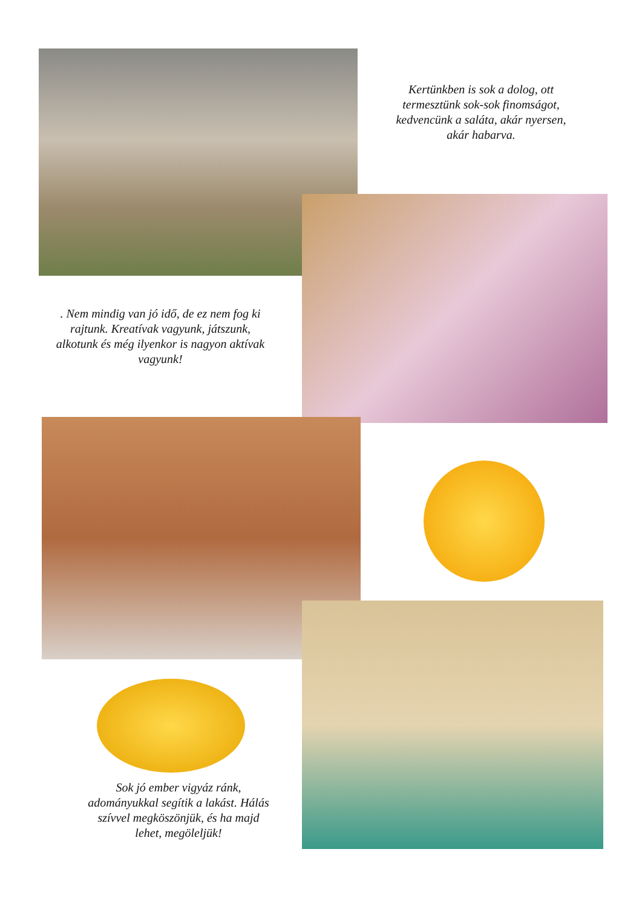Kertünkben is sok a dolog, ott termesztünk sok-sok finomságot, kedvencünk a saláta, akár nyersen, akár habarva.
. Nem mindig van jó idő, de ez nem fog ki rajtunk. Kreatívak vagyunk, játszunk, alkotunk és még ilyenkor is nagyon aktívak vagyunk!
Sok jó ember vigyáz ránk, adományukkal segítik a lakást. Hálás szívvel megköszönjük, és ha majd lehet, megöleljük!